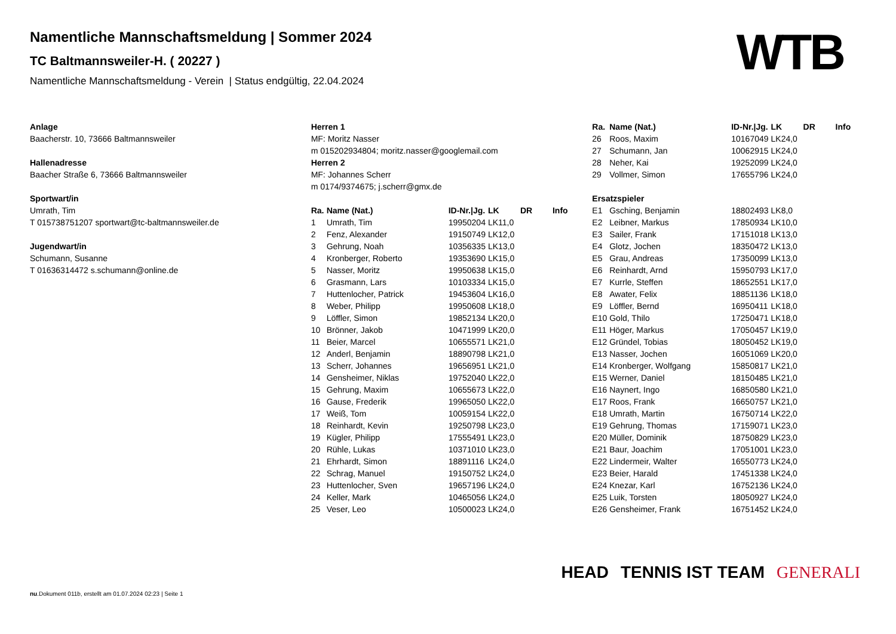Namentliche Mannschaftsmeldung | Sommer 2024
TC Baltmannsweiler-H. ( 20227 )
Namentliche Mannschaftsmeldung - Verein | Status endgültig, 22.04.2024
WTB
Anlage
Baacherstr. 10, 73666 Baltmannsweiler
Hallenadresse
Baacher Straße 6, 73666 Baltmannsweiler
Sportwart/in
Umrath, Tim
T 015738751207 sportwart@tc-baltmannsweiler.de
Jugendwart/in
Schumann, Susanne
T 01636314472 s.schumann@online.de
Herren 1
MF: Moritz Nasser
m 015202934804; moritz.nasser@googlemail.com
Herren 2
MF: Johannes Scherr
m 0174/9374675; j.scherr@gmx.de
| Ra. | Name (Nat.) | ID-Nr./Jg. | LK | DR | Info |
| --- | --- | --- | --- | --- | --- |
| 1 | Umrath, Tim | 19950204 | LK11,0 | | |
| 2 | Fenz, Alexander | 19150749 | LK12,0 | | |
| 3 | Gehrung, Noah | 10356335 | LK13,0 | | |
| 4 | Kronberger, Roberto | 19353690 | LK15,0 | | |
| 5 | Nasser, Moritz | 19950638 | LK15,0 | | |
| 6 | Grasmann, Lars | 10103334 | LK15,0 | | |
| 7 | Huttenlocher, Patrick | 19453604 | LK16,0 | | |
| 8 | Weber, Philipp | 19950608 | LK18,0 | | |
| 9 | Löffler, Simon | 19852134 | LK20,0 | | |
| 10 | Brönner, Jakob | 10471999 | LK20,0 | | |
| 11 | Beier, Marcel | 10655571 | LK21,0 | | |
| 12 | Anderl, Benjamin | 18890798 | LK21,0 | | |
| 13 | Scherr, Johannes | 19656951 | LK21,0 | | |
| 14 | Gensheimer, Niklas | 19752040 | LK22,0 | | |
| 15 | Gehrung, Maxim | 10655673 | LK22,0 | | |
| 16 | Gause, Frederik | 19965050 | LK22,0 | | |
| 17 | Weiß, Tom | 10059154 | LK22,0 | | |
| 18 | Reinhardt, Kevin | 19250798 | LK23,0 | | |
| 19 | Kügler, Philipp | 17555491 | LK23,0 | | |
| 20 | Rühle, Lukas | 10371010 | LK23,0 | | |
| 21 | Ehrhardt, Simon | 18891116 | LK24,0 | | |
| 22 | Schrag, Manuel | 19150752 | LK24,0 | | |
| 23 | Huttenlocher, Sven | 19657196 | LK24,0 | | |
| 24 | Keller, Mark | 10465056 | LK24,0 | | |
| 25 | Veser, Leo | 10500023 | LK24,0 | | |
| Ra. | Name (Nat.) | ID-Nr./Jg. | LK | DR | Info |
| --- | --- | --- | --- | --- | --- |
| 26 | Roos, Maxim | 10167049 | LK24,0 | | |
| 27 | Schumann, Jan | 10062915 | LK24,0 | | |
| 28 | Neher, Kai | 19252099 | LK24,0 | | |
| 29 | Vollmer, Simon | 17655796 | LK24,0 | | |
| Ersatzspieler | | | | | |
| E1 | Gsching, Benjamin | 18802493 | LK8,0 | | |
| E2 | Leibner, Markus | 17850934 | LK10,0 | | |
| E3 | Sailer, Frank | 17151018 | LK13,0 | | |
| E4 | Glotz, Jochen | 18350472 | LK13,0 | | |
| E5 | Grau, Andreas | 17350099 | LK13,0 | | |
| E6 | Reinhardt, Arnd | 15950793 | LK17,0 | | |
| E7 | Kurrle, Steffen | 18652551 | LK17,0 | | |
| E8 | Awater, Felix | 18851136 | LK18,0 | | |
| E9 | Löffler, Bernd | 16950411 | LK18,0 | | |
| E10 | Gold, Thilo | 17250471 | LK18,0 | | |
| E11 | Höger, Markus | 17050457 | LK19,0 | | |
| E12 | Gründel, Tobias | 18050452 | LK19,0 | | |
| E13 | Nasser, Jochen | 16051069 | LK20,0 | | |
| E14 | Kronberger, Wolfgang | 15850817 | LK21,0 | | |
| E15 | Werner, Daniel | 18150485 | LK21,0 | | |
| E16 | Naynert, Ingo | 16850580 | LK21,0 | | |
| E17 | Roos, Frank | 16650757 | LK21,0 | | |
| E18 | Umrath, Martin | 16750714 | LK22,0 | | |
| E19 | Gehrung, Thomas | 17159071 | LK23,0 | | |
| E20 | Müller, Dominik | 18750829 | LK23,0 | | |
| E21 | Baur, Joachim | 17051001 | LK23,0 | | |
| E22 | Lindermeir, Walter | 16550773 | LK24,0 | | |
| E23 | Beier, Harald | 17451338 | LK24,0 | | |
| E24 | Knezar, Karl | 16752136 | LK24,0 | | |
| E25 | Luik, Torsten | 18050927 | LK24,0 | | |
| E26 | Gensheimer, Frank | 16751452 | LK24,0 | | |
HEAD TENNIS IST TEAM GENERALI
nu.Dokument 011b, erstellt am 01.07.2024 02:23 | Seite 1